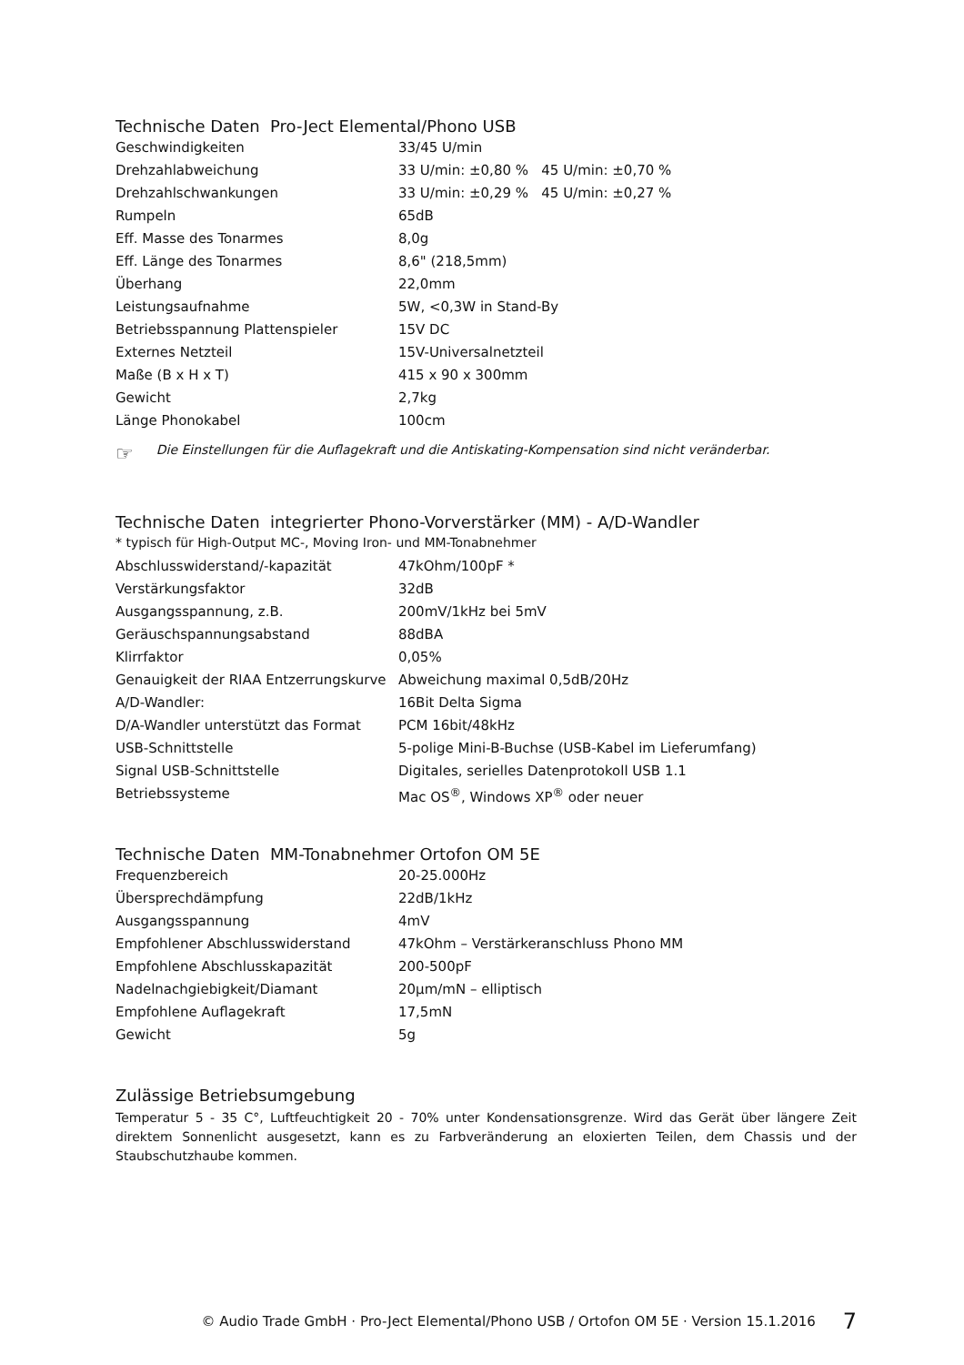Technische Daten Pro-Ject Elemental/Phono USB
| Geschwindigkeiten | 33/45 U/min |
| Drehzahlabweichung | 33 U/min: ±0,80 % 45 U/min: ±0,70 % |
| Drehzahlschwankungen | 33 U/min: ±0,29 % 45 U/min: ±0,27 % |
| Rumpeln | 65dB |
| Eff. Masse des Tonarmes | 8,0g |
| Eff. Länge des Tonarmes | 8,6" (218,5mm) |
| Überhang | 22,0mm |
| Leistungsaufnahme | 5W, <0,3W in Stand-By |
| Betriebsspannung Plattenspieler | 15V DC |
| Externes Netzteil | 15V-Universalnetzteil |
| Maße (B x H x T) | 415 x 90 x 300mm |
| Gewicht | 2,7kg |
| Länge Phonokabel | 100cm |
☞ Die Einstellungen für die Auflagekraft und die Antiskating-Kompensation sind nicht veränderbar.
Technische Daten integrierter Phono-Vorverstärker (MM) - A/D-Wandler
| * typisch für High-Output MC-, Moving Iron- und MM-Tonabnehmer | |
| Abschlusswiderstand/-kapazität | 47kOhm/100pF * |
| Verstärkungsfaktor | 32dB |
| Ausgangsspannung, z.B. | 200mV/1kHz bei 5mV |
| Geräuschspannungsabstand | 88dBA |
| Klirrfaktor | 0,05% |
| Genauigkeit der RIAA Entzerrungskurve | Abweichung maximal 0,5dB/20Hz |
| A/D-Wandler: | 16Bit Delta Sigma |
| D/A-Wandler unterstützt das Format | PCM 16bit/48kHz |
| USB-Schnittstelle | 5-polige Mini-B-Buchse (USB-Kabel im Lieferumfang) |
| Signal USB-Schnittstelle | Digitales, serielles Datenprotokoll USB 1.1 |
| Betriebssysteme | Mac OS<sup>®</sup>, Windows XP<sup>®</sup> oder neuer |
Technische Daten MM-Tonabnehmer Ortofon OM 5E
| Frequenzbereich | 20-25.000Hz |
| Übersprechdämpfung | 22dB/1kHz |
| Ausgangsspannung | 4mV |
| Empfohlener Abschlusswiderstand | 47kOhm – Verstärkeranschluss Phono MM |
| Empfohlene Abschlusskapazität | 200-500pF |
| Nadelnachgiebigkeit/Diamant | 20µm/mN – elliptisch |
| Empfohlene Auflagekraft | 17,5mN |
| Gewicht | 5g |
Zulässige Betriebsumgebung
Temperatur 5 - 35 C°, Luftfeuchtigkeit 20 - 70% unter Kondensationsgrenze. Wird das Gerät über längere Zeit direktem Sonnenlicht ausgesetzt, kann es zu Farbveränderung an eloxierten Teilen, dem Chassis und der Staubschutzhaube kommen.
© Audio Trade GmbH · Pro-Ject Elemental/Phono USB / Ortofon OM 5E · Version 15.1.2016 7